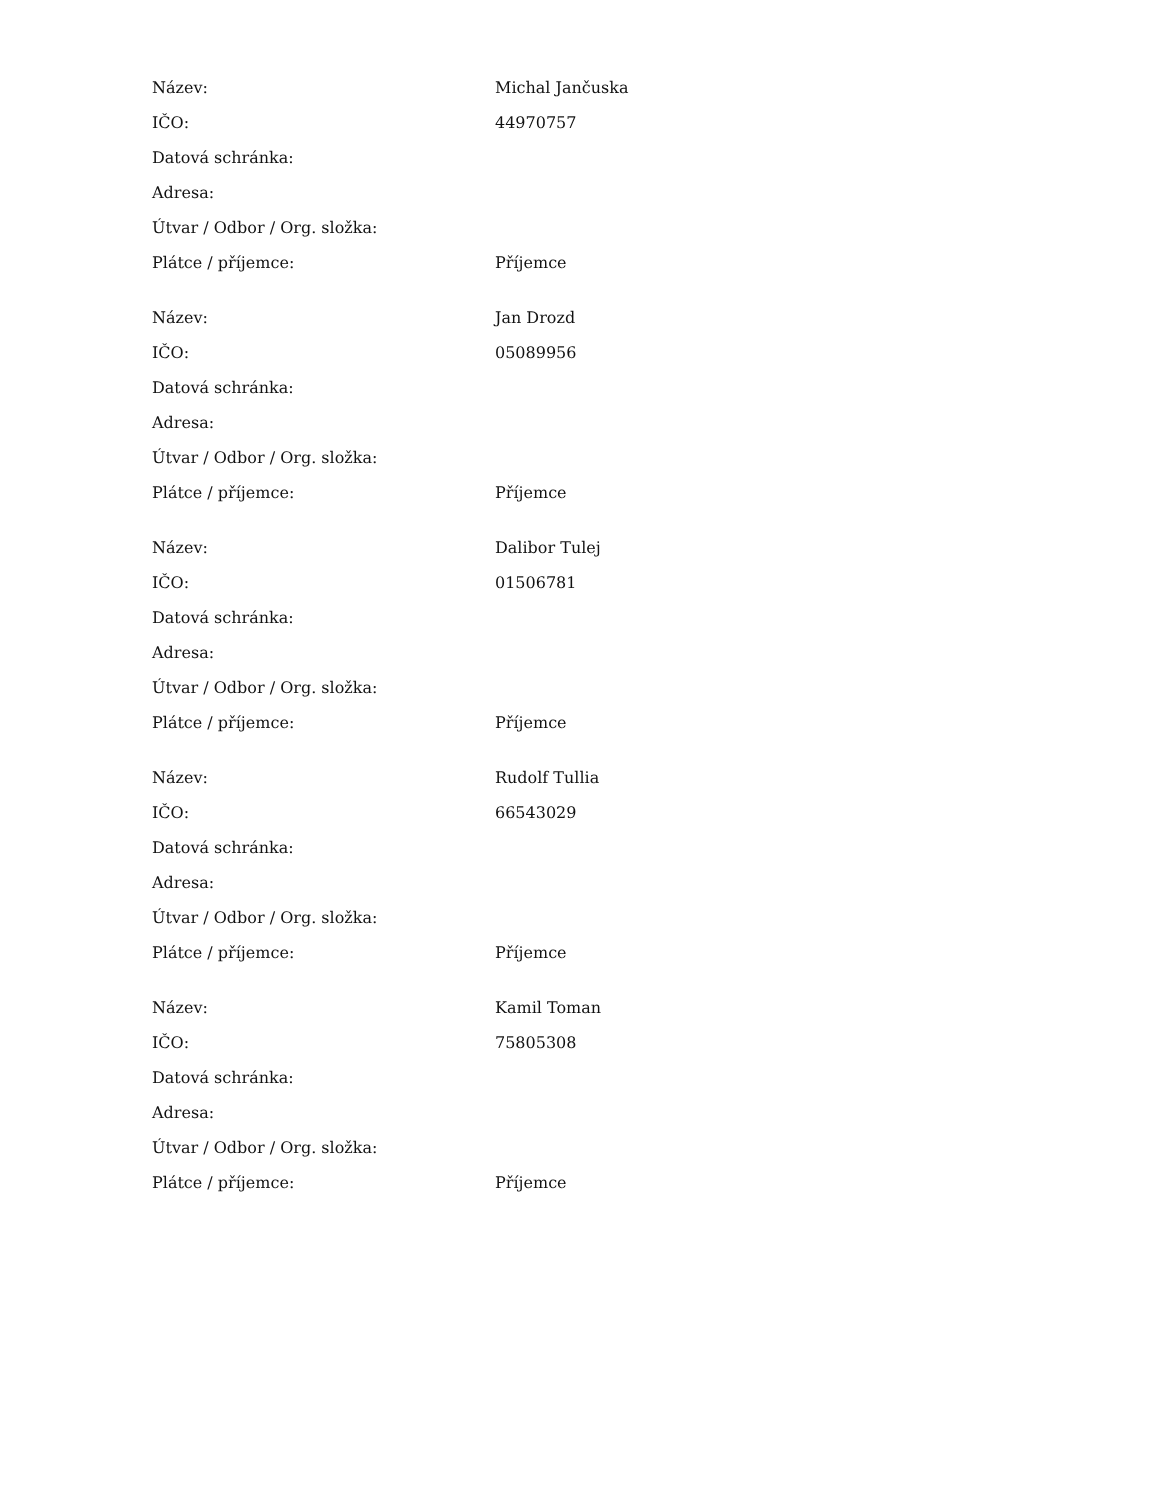| Název: | Michal Jančuska |
| IČO: | 44970757 |
| Datová schránka: | |
| Adresa: | |
| Útvar / Odbor / Org. složka: | |
| Plátce / příjemce: | Příjemce |
| Název: | Jan Drozd |
| IČO: | 05089956 |
| Datová schránka: | |
| Adresa: | |
| Útvar / Odbor / Org. složka: | |
| Plátce / příjemce: | Příjemce |
| Název: | Dalibor Tulej |
| IČO: | 01506781 |
| Datová schránka: | |
| Adresa: | |
| Útvar / Odbor / Org. složka: | |
| Plátce / příjemce: | Příjemce |
| Název: | Rudolf Tullia |
| IČO: | 66543029 |
| Datová schránka: | |
| Adresa: | |
| Útvar / Odbor / Org. složka: | |
| Plátce / příjemce: | Příjemce |
| Název: | Kamil Toman |
| IČO: | 75805308 |
| Datová schránka: | |
| Adresa: | |
| Útvar / Odbor / Org. složka: | |
| Plátce / příjemce: | Příjemce |